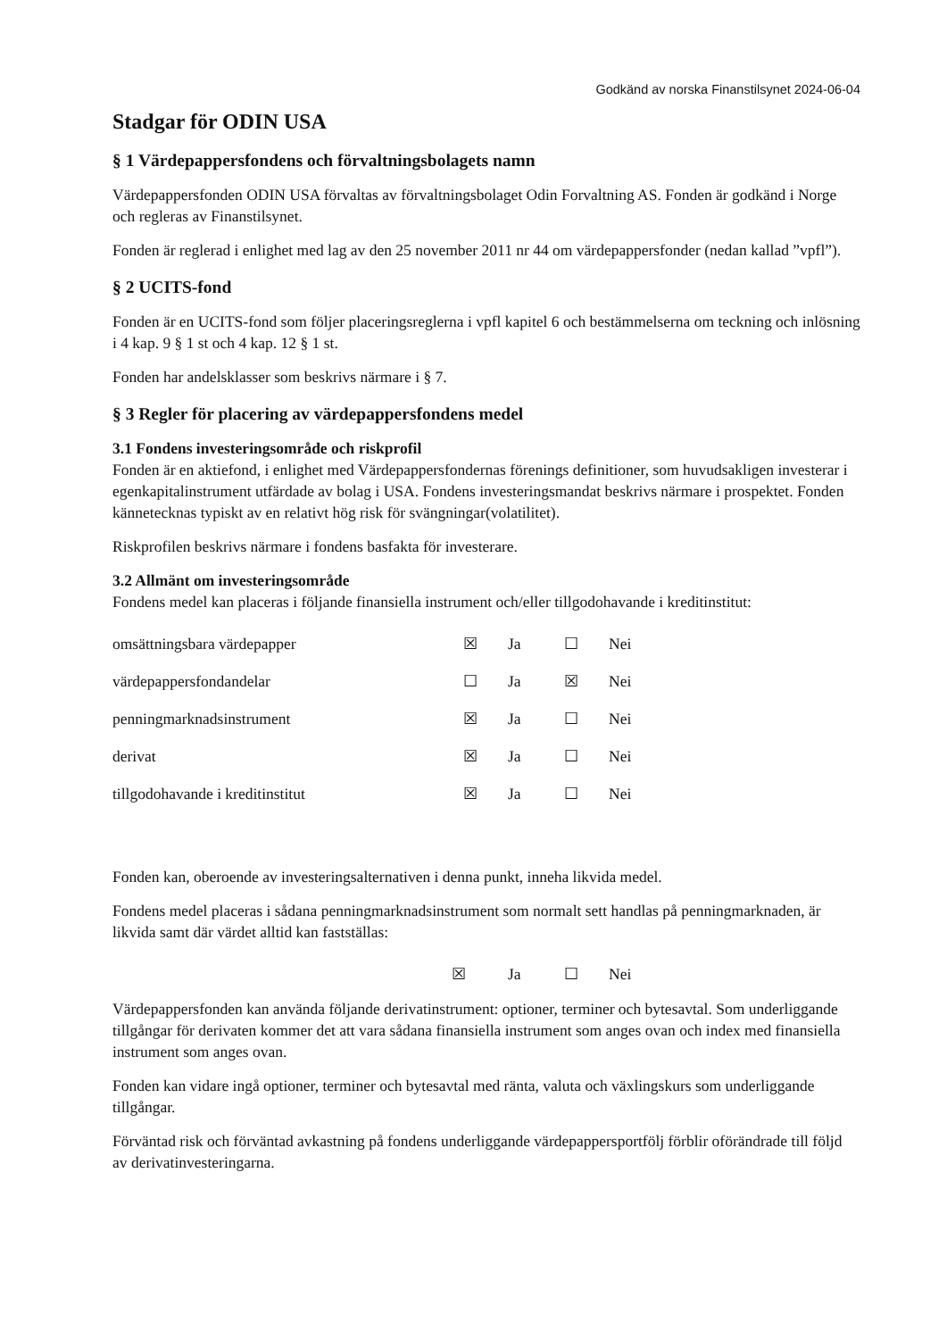Godkänd av norska Finanstilsynet 2024-06-04
Stadgar för ODIN USA
§ 1 Värdepappersfondens och förvaltningsbolagets namn
Värdepappersfonden ODIN USA förvaltas av förvaltningsbolaget Odin Forvaltning AS. Fonden är godkänd i Norge och regleras av Finanstilsynet.
Fonden är reglerad i enlighet med lag av den 25 november 2011 nr 44 om värdepappersfonder (nedan kallad ”vpfl”).
§ 2 UCITS-fond
Fonden är en UCITS-fond som följer placeringsreglerna i vpfl kapitel 6 och bestämmelserna om teckning och inlösning i 4 kap. 9 § 1 st och 4 kap. 12 § 1 st.
Fonden har andelsklasser som beskrivs närmare i § 7.
§ 3 Regler för placering av värdepappersfondens medel
3.1 Fondens investeringsområde och riskprofil
Fonden är en aktiefond, i enlighet med Värdepappersfondernas förenings definitioner, som huvudsakligen investerar i egenkapitalinstrument utfärdade av bolag i USA. Fondens investeringsmandat beskrivs närmare i prospektet. Fonden kännetecknas typiskt av en relativt hög risk för svängningar(volatilitet).
Riskprofilen beskrivs närmare i fondens basfakta för investerare.
3.2 Allmänt om investeringsområde
Fondens medel kan placeras i följande finansiella instrument och/eller tillgodohavande i kreditinstitut:
| omsättningsbara värdepapper | ☒ | Ja | ☐ | Nei |
| värdepappersfondandelar | ☐ | Ja | ☒ | Nei |
| penningmarknadsinstrument | ☒ | Ja | ☐ | Nei |
| derivat | ☒ | Ja | ☐ | Nei |
| tillgodohavande i kreditinstitut | ☒ | Ja | ☐ | Nei |
Fonden kan, oberoende av investeringsalternativen i denna punkt, inneha likvida medel.
Fondens medel placeras i sådana penningmarknadsinstrument som normalt sett handlas på penningmarknaden, är likvida samt där värdet alltid kan fastställas:
| | ☒ | Ja | ☐ | Nei |
Värdepappersfonden kan använda följande derivatinstrument: optioner, terminer och bytesavtal. Som underliggande tillgångar för derivaten kommer det att vara sådana finansiella instrument som anges ovan och index med finansiella instrument som anges ovan.
Fonden kan vidare ingå optioner, terminer och bytesavtal med ränta, valuta och växlingskurs som underliggande tillgångar.
Förväntad risk och förväntad avkastning på fondens underliggande värdepappersportfölj förblir oförändrade till följd av derivatinvesteringarna.